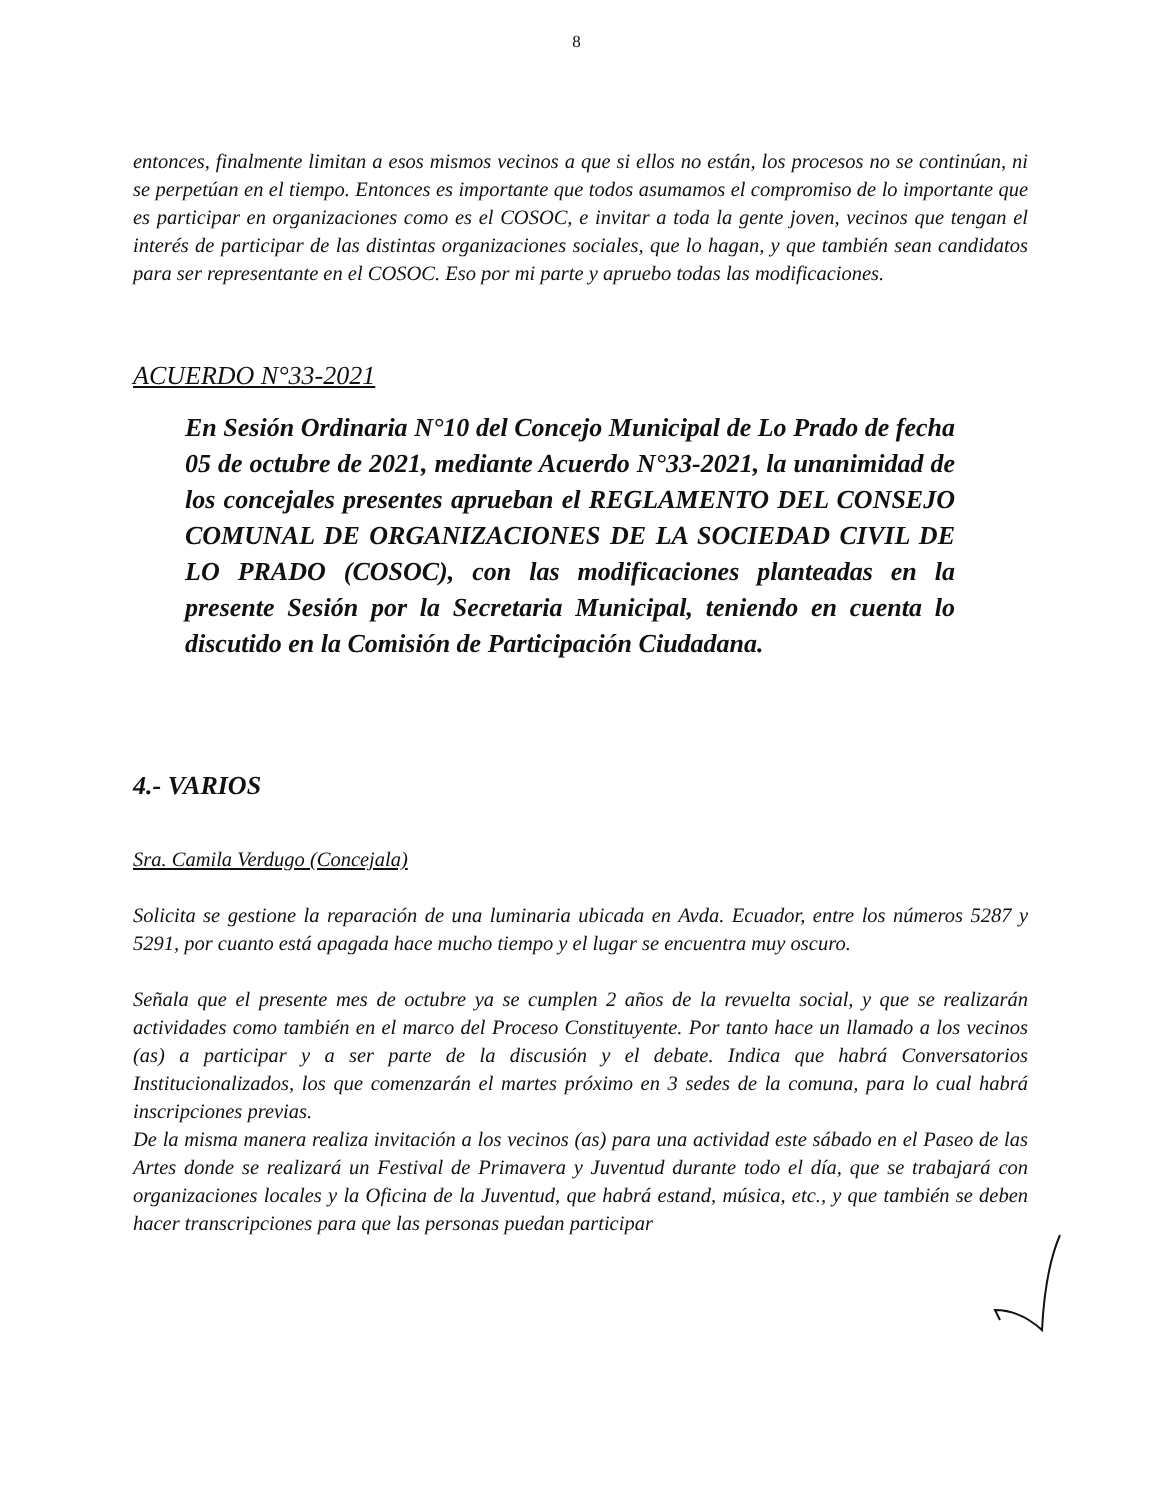8
entonces, finalmente limitan a esos mismos vecinos a que si ellos no están, los procesos no se continúan, ni se perpetúan en el tiempo. Entonces es importante que todos asumamos el compromiso de lo importante que es participar en organizaciones como es el COSOC, e invitar a toda la gente joven, vecinos que tengan el interés de participar de las distintas organizaciones sociales, que lo hagan, y que también sean candidatos para ser representante en el COSOC. Eso por mi parte y apruebo todas las modificaciones.
ACUERDO N°33-2021
En Sesión Ordinaria N°10 del Concejo Municipal de Lo Prado de fecha 05 de octubre de 2021, mediante Acuerdo N°33-2021, la unanimidad de los concejales presentes aprueban el REGLAMENTO DEL CONSEJO COMUNAL DE ORGANIZACIONES DE LA SOCIEDAD CIVIL DE LO PRADO (COSOC), con las modificaciones planteadas en la presente Sesión por la Secretaria Municipal, teniendo en cuenta lo discutido en la Comisión de Participación Ciudadana.
4.- VARIOS
Sra. Camila Verdugo (Concejala)
Solicita se gestione la reparación de una luminaria ubicada en Avda. Ecuador, entre los números 5287 y 5291, por cuanto está apagada hace mucho tiempo y el lugar se encuentra muy oscuro.
Señala que el presente mes de octubre ya se cumplen 2 años de la revuelta social, y que se realizarán actividades como también en el marco del Proceso Constituyente. Por tanto hace un llamado a los vecinos (as) a participar y a ser parte de la discusión y el debate. Indica que habrá Conversatorios Institucionalizados, los que comenzarán el martes próximo en 3 sedes de la comuna, para lo cual habrá inscripciones previas.
De la misma manera realiza invitación a los vecinos (as) para una actividad este sábado en el Paseo de las Artes donde se realizará un Festival de Primavera y Juventud durante todo el día, que se trabajará con organizaciones locales y la Oficina de la Juventud, que habrá estand, música, etc., y que también se deben hacer transcripciones para que las personas puedan participar